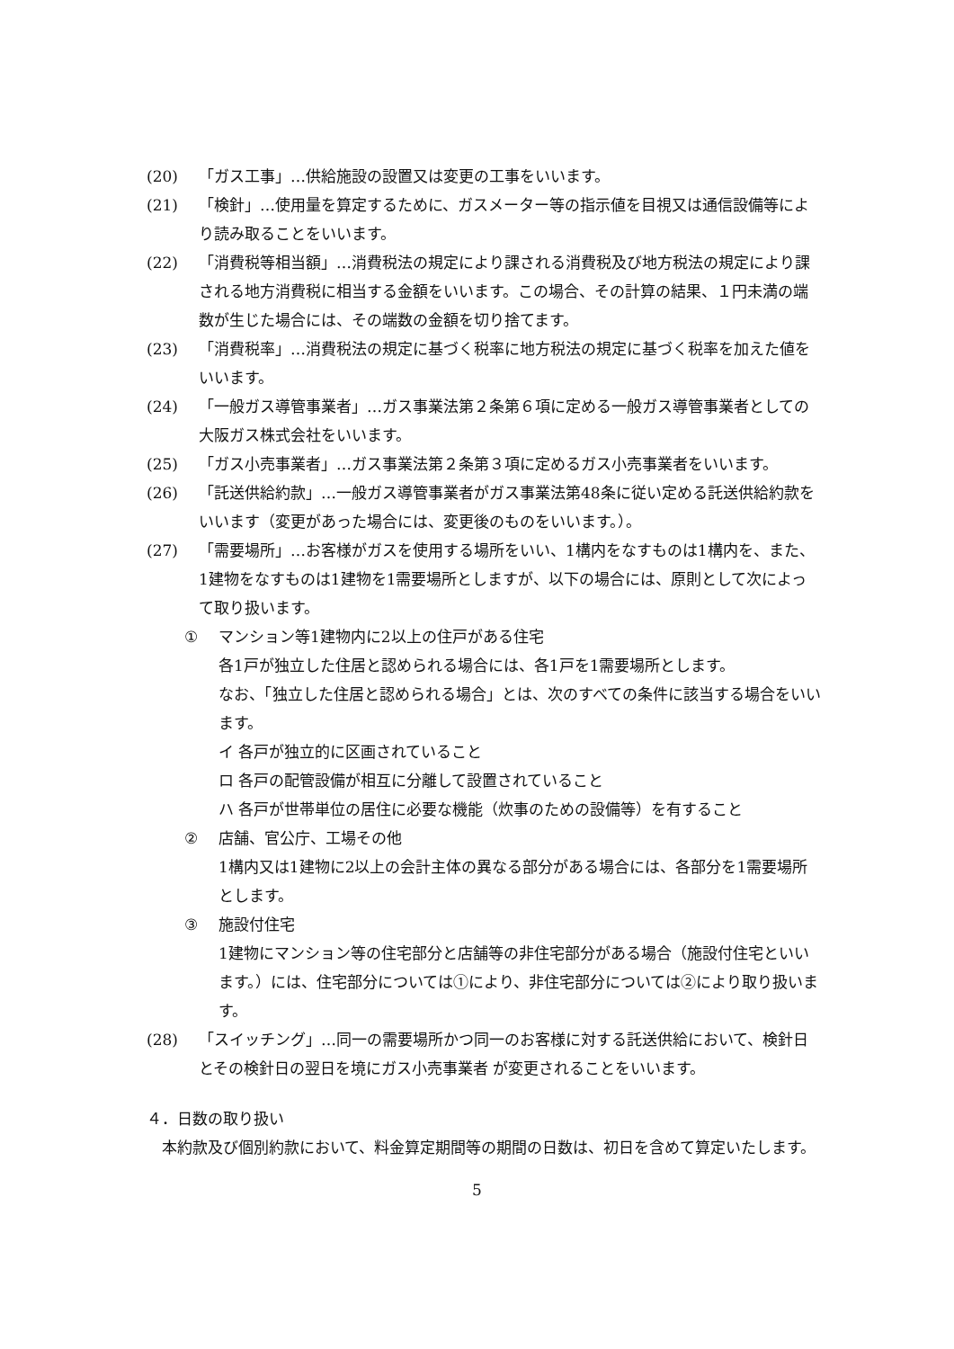(20) 「ガス工事」…供給施設の設置又は変更の工事をいいます。
(21) 「検針」…使用量を算定するために、ガスメーター等の指示値を目視又は通信設備等により読み取ることをいいます。
(22) 「消費税等相当額」…消費税法の規定により課される消費税及び地方税法の規定により課される地方消費税に相当する金額をいいます。この場合、その計算の結果、１円未満の端数が生じた場合には、その端数の金額を切り捨てます。
(23) 「消費税率」…消費税法の規定に基づく税率に地方税法の規定に基づく税率を加えた値をいいます。
(24) 「一般ガス導管事業者」…ガス事業法第２条第６項に定める一般ガス導管事業者としての大阪ガス株式会社をいいます。
(25) 「ガス小売事業者」…ガス事業法第２条第３項に定めるガス小売事業者をいいます。
(26) 「託送供給約款」…一般ガス導管事業者がガス事業法第48条に従い定める託送供給約款をいいます（変更があった場合には、変更後のものをいいます。）。
(27) 「需要場所」…お客様がガスを使用する場所をいい、1構内をなすものは1構内を、また、1建物をなすものは1建物を1需要場所としますが、以下の場合には、原則として次によって取り扱います。
① マンション等1建物内に2以上の住戸がある住宅
各1戸が独立した住居と認められる場合には、各1戸を1需要場所とします。
なお、「独立した住居と認められる場合」とは、次のすべての条件に該当する場合をいいます。
イ 各戸が独立的に区画されていること
ロ 各戸の配管設備が相互に分離して設置されていること
ハ 各戸が世帯単位の居住に必要な機能（炊事のための設備等）を有すること
② 店舗、官公庁、工場その他
1構内又は1建物に2以上の会計主体の異なる部分がある場合には、各部分を1需要場所とします。
③ 施設付住宅
1建物にマンション等の住宅部分と店舗等の非住宅部分がある場合（施設付住宅といいます。）には、住宅部分については①により、非住宅部分については②により取り扱います。
(28) 「スイッチング」…同一の需要場所かつ同一のお客様に対する託送供給において、検針日とその検針日の翌日を境にガス小売事業者 が変更されることをいいます。
４．日数の取り扱い
本約款及び個別約款において、料金算定期間等の期間の日数は、初日を含めて算定いたします。
5